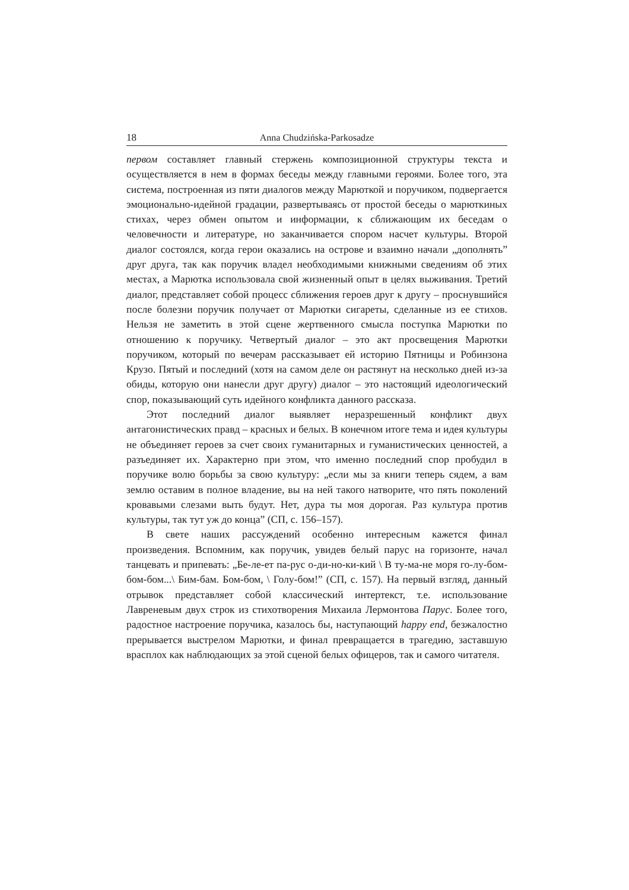18 Anna Chudzińska-Parkosadze
первом составляет главный стержень композиционной структуры текста и осуществляется в нем в формах беседы между главными героями. Более того, эта система, построенная из пяти диалогов между Марюткой и поручиком, подвергается эмоционально-идейной градации, развертываясь от простой беседы о марюткиных стихах, через обмен опытом и информации, к сближающим их беседам о человечности и литературе, но заканчивается спором насчет культуры. Второй диалог состоялся, когда герои оказались на острове и взаимно начали „дополнять” друг друга, так как поручик владел необходимыми книжными сведениям об этих местах, а Марютка использовала свой жизненный опыт в целях выживания. Третий диалог, представляет собой процесс сближения героев друг к другу – проснувшийся после болезни поручик получает от Марютки сигареты, сделанные из ее стихов. Нельзя не заметить в этой сцене жертвенного смысла поступка Марютки по отношению к поручику. Четвертый диалог – это акт просвещения Марютки поручиком, который по вечерам рассказывает ей историю Пятницы и Робинзона Крузо. Пятый и последний (хотя на самом деле он растянут на несколько дней из-за обиды, которую они нанесли друг другу) диалог – это настоящий идеологический спор, показывающий суть идейного конфликта данного рассказа.
Этот последний диалог выявляет неразрешенный конфликт двух антагонистических правд – красных и белых. В конечном итоге тема и идея культуры не объединяет героев за счет своих гуманитарных и гуманистических ценностей, а разъединяет их. Характерно при этом, что именно последний спор пробудил в поручике волю борьбы за свою культуру: „если мы за книги теперь сядем, а вам землю оставим в полное владение, вы на ней такого натворите, что пять поколений кровавыми слезами выть будут. Нет, дура ты моя дорогая. Раз культура против культуры, так тут уж до конца” (СП, с. 156–157).
В свете наших рассуждений особенно интересным кажется финал произведения. Вспомним, как поручик, увидев белый парус на горизонте, начал танцевать и припевать: „Бе-ле-ет па-рус о-ди-но-ки-кий \ В ту-ма-не моря го-лу-бом-бом-бом...\ Бим-бам. Бом-бом, \ Голу-бом!” (СП, с. 157). На первый взгляд, данный отрывок представляет собой классический интертекст, т.е. использование Лавреневым двух строк из стихотворения Михаила Лермонтова Парус. Более того, радостное настроение поручика, казалось бы, наступающий happy end, безжалостно прерывается выстрелом Марютки, и финал превращается в трагедию, заставшую врасплох как наблюдающих за этой сценой белых офицеров, так и самого читателя.